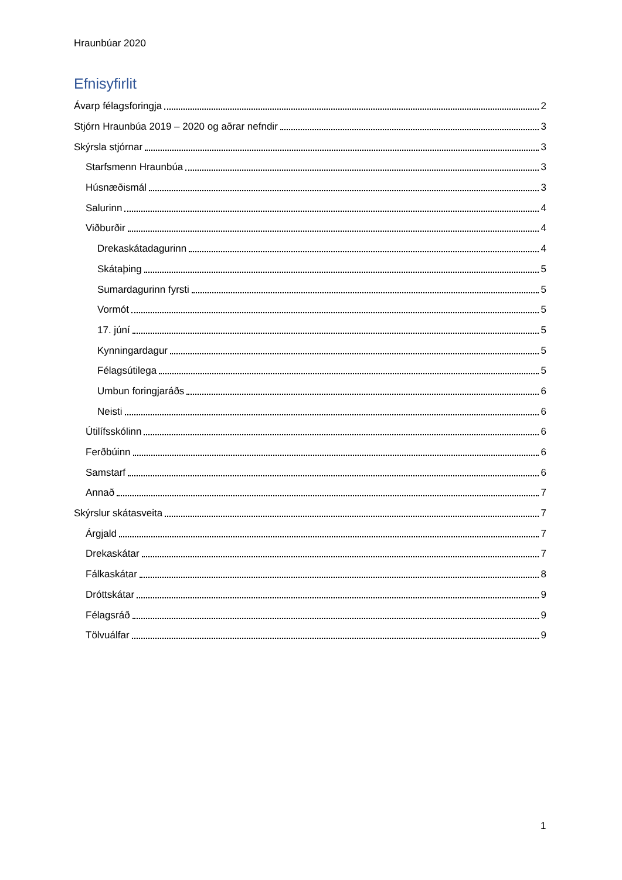Hraunbúar 2020
Efnisyfirlit
Ávarp félagsforingja 2
Stjórn Hraunbúa 2019 – 2020 og aðrar nefndir 3
Skýrsla stjórnar 3
Starfsmenn Hraunbúa 3
Húsnæðismál 3
Salurinn 4
Viðburðir 4
Drekaskátadagurinn 4
Skátaþing 5
Sumardagurinn fyrsti 5
Vormót 5
17. júní 5
Kynningardagur 5
Félagsútilega 5
Umbun foringjaráðs 6
Neisti 6
Útilífsskólinn 6
Ferðbúinn 6
Samstarf 6
Annað 7
Skýrslur skátasveita 7
Árgjald 7
Drekaskátar 7
Fálkaskátar 8
Dróttskátar 9
Félagsráð 9
Tölvuálfar 9
1